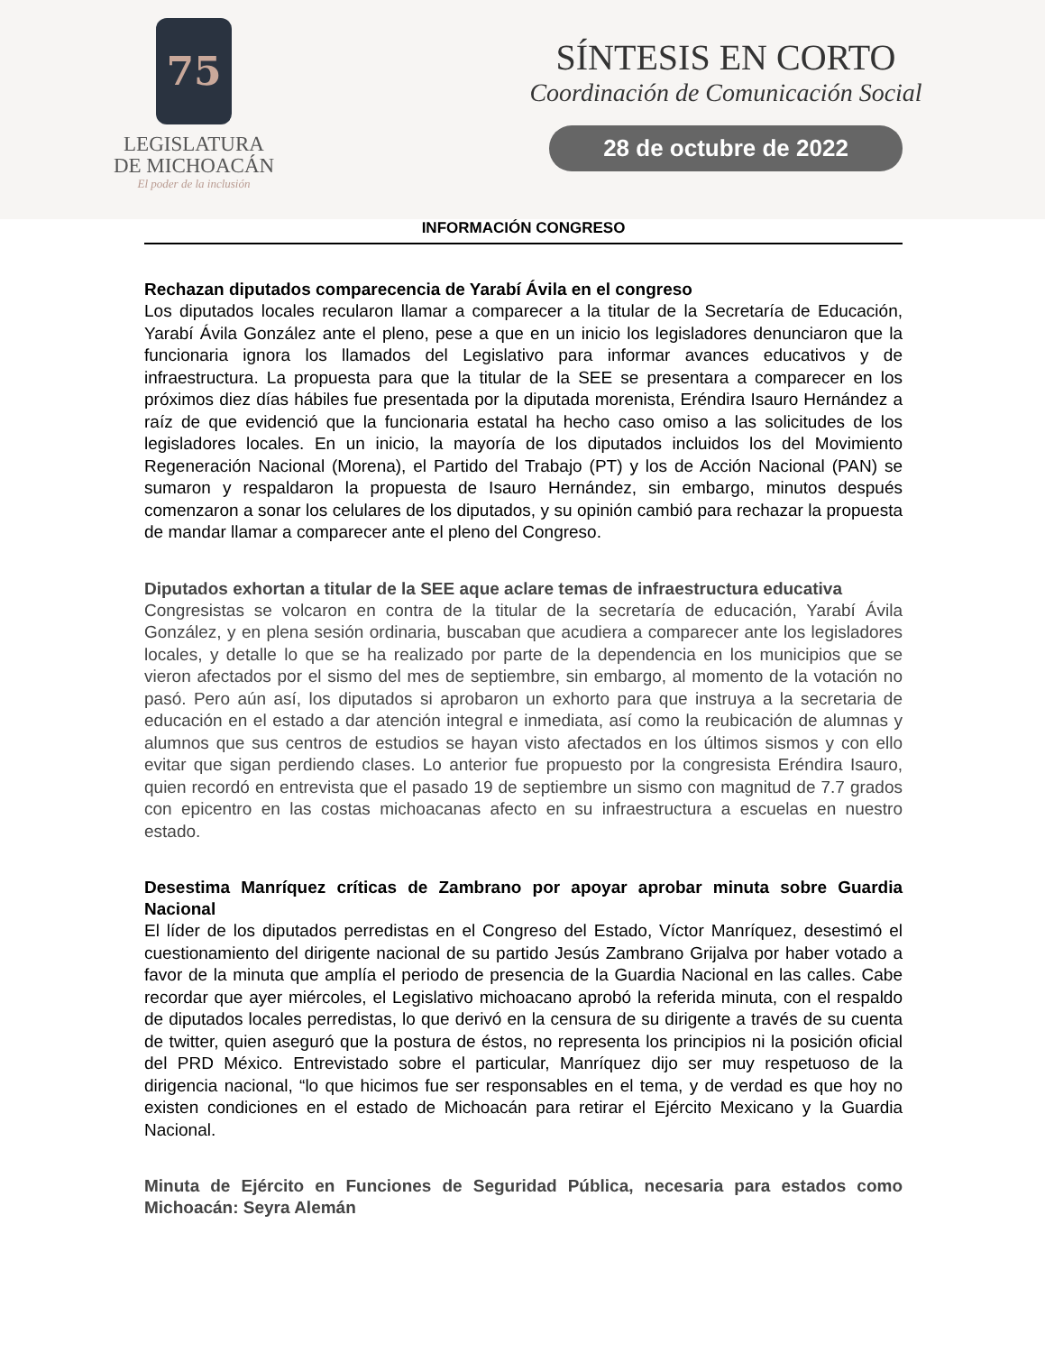75
LEGISLATURA
DE MICHOACÁN
El poder de la inclusión
SÍNTESIS EN CORTO
Coordinación de Comunicación Social
28 de octubre de 2022
INFORMACIÓN CONGRESO
Rechazan diputados comparecencia de Yarabí Ávila en el congreso
Los diputados locales recularon llamar a comparecer a la titular de la Secretaría de Educación, Yarabí Ávila González ante el pleno, pese a que en un inicio los legisladores denunciaron que la funcionaria ignora los llamados del Legislativo para informar avances educativos y de infraestructura. La propuesta para que la titular de la SEE se presentara a comparecer en los próximos diez días hábiles fue presentada por la diputada morenista, Eréndira Isauro Hernández a raíz de que evidenció que la funcionaria estatal ha hecho caso omiso a las solicitudes de los legisladores locales. En un inicio, la mayoría de los diputados incluidos los del Movimiento Regeneración Nacional (Morena), el Partido del Trabajo (PT) y los de Acción Nacional (PAN) se sumaron y respaldaron la propuesta de Isauro Hernández, sin embargo, minutos después comenzaron a sonar los celulares de los diputados, y su opinión cambió para rechazar la propuesta de mandar llamar a comparecer ante el pleno del Congreso.
Diputados exhortan a titular de la SEE aque aclare temas de infraestructura educativa
Congresistas se volcaron en contra de la titular de la secretaría de educación, Yarabí Ávila González, y en plena sesión ordinaria, buscaban que acudiera a comparecer ante los legisladores locales, y detalle lo que se ha realizado por parte de la dependencia en los municipios que se vieron afectados por el sismo del mes de septiembre, sin embargo, al momento de la votación no pasó. Pero aún así, los diputados si aprobaron un exhorto para que instruya a la secretaria de educación en el estado a dar atención integral e inmediata, así como la reubicación de alumnas y alumnos que sus centros de estudios se hayan visto afectados en los últimos sismos y con ello evitar que sigan perdiendo clases. Lo anterior fue propuesto por la congresista Eréndira Isauro, quien recordó en entrevista que el pasado 19 de septiembre un sismo con magnitud de 7.7 grados con epicentro en las costas michoacanas afecto en su infraestructura a escuelas en nuestro estado.
Desestima Manríquez críticas de Zambrano por apoyar aprobar minuta sobre Guardia Nacional
El líder de los diputados perredistas en el Congreso del Estado, Víctor Manríquez, desestimó el cuestionamiento del dirigente nacional de su partido Jesús Zambrano Grijalva por haber votado a favor de la minuta que amplía el periodo de presencia de la Guardia Nacional en las calles. Cabe recordar que ayer miércoles, el Legislativo michoacano aprobó la referida minuta, con el respaldo de diputados locales perredistas, lo que derivó en la censura de su dirigente a través de su cuenta de twitter, quien aseguró que la postura de éstos, no representa los principios ni la posición oficial del PRD México. Entrevistado sobre el particular, Manríquez dijo ser muy respetuoso de la dirigencia nacional, “lo que hicimos fue ser responsables en el tema, y de verdad es que hoy no existen condiciones en el estado de Michoacán para retirar el Ejército Mexicano y la Guardia Nacional.
Minuta de Ejército en Funciones de Seguridad Pública, necesaria para estados como Michoacán: Seyra Alemán